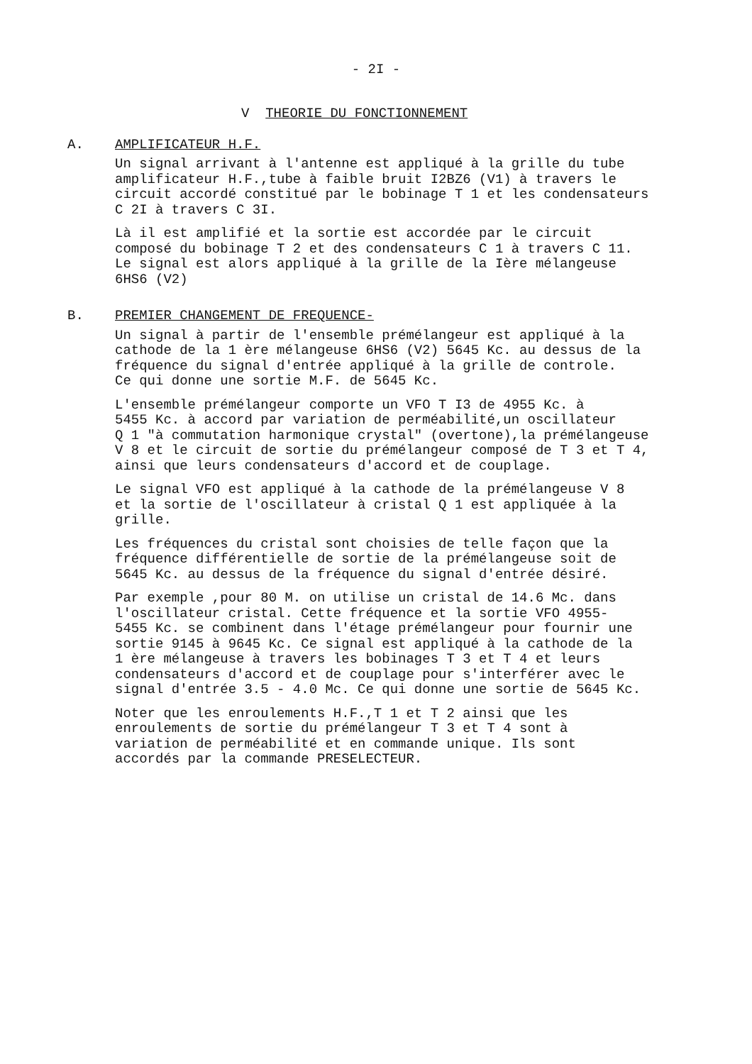- 2I -
V THEORIE DU FONCTIONNEMENT
A. AMPLIFICATEUR H.F.
Un signal arrivant à l'antenne est appliqué à la grille du tube amplificateur H.F.,tube à faible bruit I2BZ6 (V1) à travers le circuit accordé constitué par le bobinage T 1 et les condensateurs C 2I à travers C 3I.
Là il est amplifié et la sortie est accordée par le circuit composé du bobinage T 2 et des condensateurs C 1 à travers C 11. Le signal est alors appliqué à la grille de la Ière mélangeuse 6HS6 (V2)
B. PREMIER CHANGEMENT DE FREQUENCE-
Un signal à partir de l'ensemble prémélangeur est appliqué à la cathode de la 1 ère mélangeuse 6HS6 (V2) 5645 Kc. au dessus de la fréquence du signal d'entrée appliqué à la grille de controle. Ce qui donne une sortie M.F. de 5645 Kc.
L'ensemble prémélangeur comporte un VFO T I3 de 4955 Kc. à 5455 Kc. à accord par variation de perméabilité,un oscillateur Q 1 "à commutation harmonique crystal" (overtone),la prémélangeuse V 8 et le circuit de sortie du prémélangeur composé de T 3 et T 4, ainsi que leurs condensateurs d'accord et de couplage.
Le signal VFO est appliqué à la cathode de la prémélangeuse V 8 et la sortie de l'oscillateur à cristal Q 1 est appliquée à la grille.
Les fréquences du cristal sont choisies de telle façon que la fréquence différentielle de sortie de la prémélangeuse soit de 5645 Kc. au dessus de la fréquence du signal d'entrée désiré.
Par exemple ,pour 80 M. on utilise un cristal de 14.6 Mc. dans l'oscillateur cristal. Cette fréquence et la sortie VFO 4955- 5455 Kc. se combinent dans l'étage prémélangeur pour fournir une sortie 9145 à 9645 Kc. Ce signal est appliqué à la cathode de la 1 ère mélangeuse à travers les bobinages T 3 et T 4 et leurs condensateurs d'accord et de couplage pour s'interférer avec le signal d'entrée 3.5 - 4.0 Mc. Ce qui donne une sortie de 5645 Kc.
Noter que les enroulements H.F.,T 1 et T 2 ainsi que les enroulements de sortie du prémélangeur T 3 et T 4 sont à variation de perméabilité et en commande unique. Ils sont accordés par la commande PRESELECTEUR.